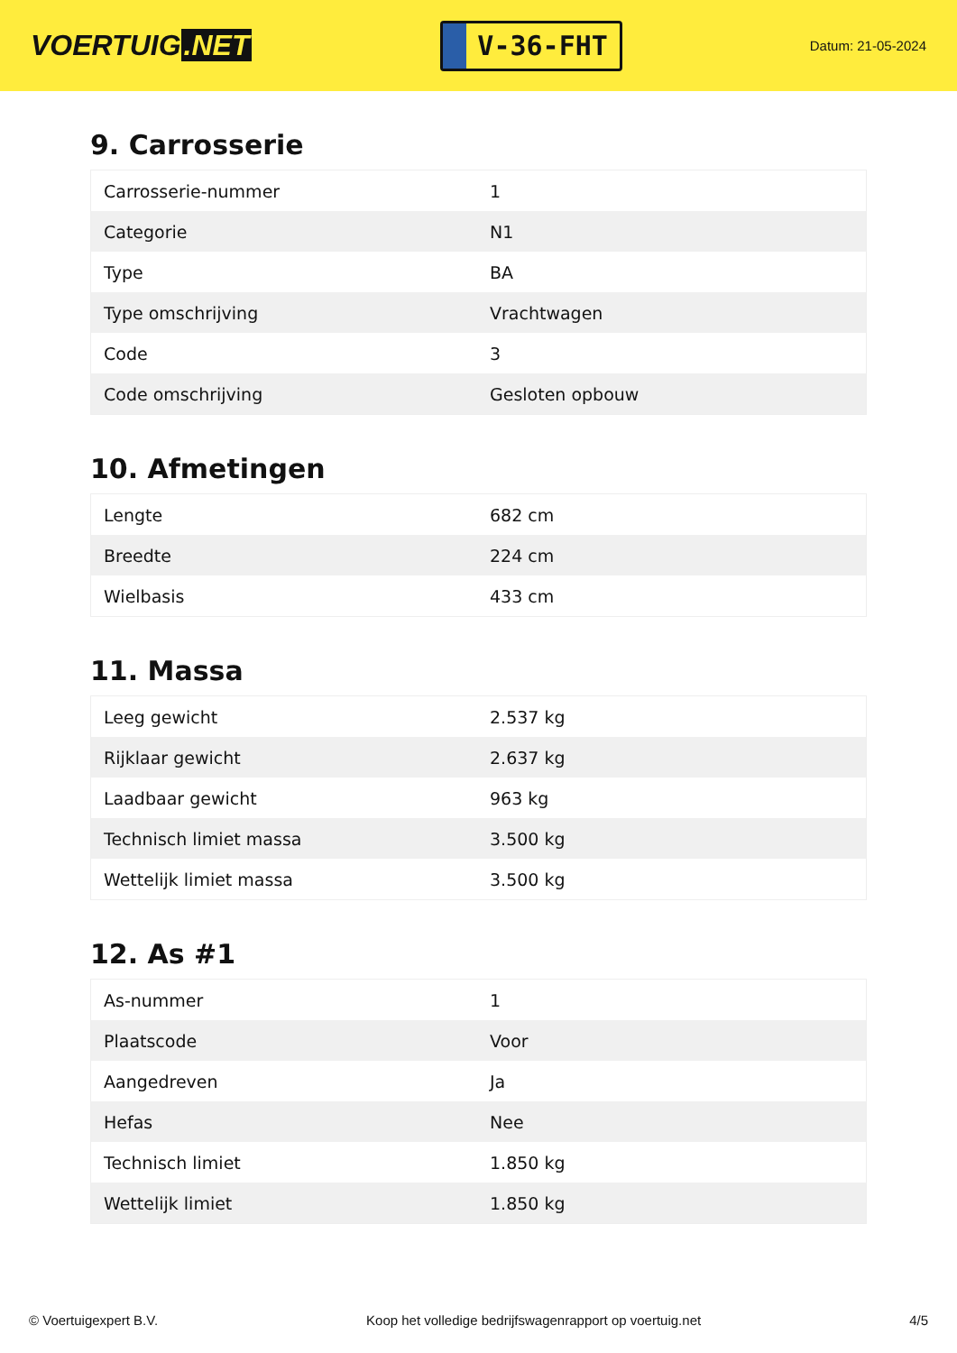VOERTUIG.NET
V-36-FHT
Datum: 21-05-2024
9. Carrosserie
| Carrosserie-nummer | 1 |
| Categorie | N1 |
| Type | BA |
| Type omschrijving | Vrachtwagen |
| Code | 3 |
| Code omschrijving | Gesloten opbouw |
10. Afmetingen
| Lengte | 682 cm |
| Breedte | 224 cm |
| Wielbasis | 433 cm |
11. Massa
| Leeg gewicht | 2.537 kg |
| Rijklaar gewicht | 2.637 kg |
| Laadbaar gewicht | 963 kg |
| Technisch limiet massa | 3.500 kg |
| Wettelijk limiet massa | 3.500 kg |
12. As #1
| As-nummer | 1 |
| Plaatscode | Voor |
| Aangedreven | Ja |
| Hefas | Nee |
| Technisch limiet | 1.850 kg |
| Wettelijk limiet | 1.850 kg |
© Voertuigexpert B.V. Koop het volledige bedrijfswagenrapport op voertuig.net 4/5